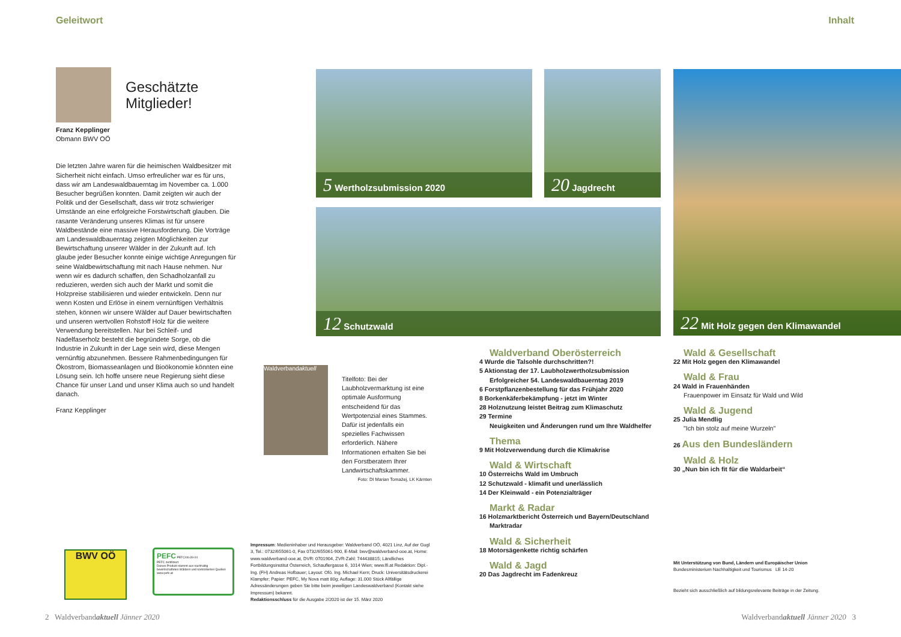Geleitwort Inhalt
Geschätzte
Mitglieder!
Franz Kepplinger
Obmann BWV OÖ
Die letzten Jahre waren für die heimischen Waldbesitzer mit Sicherheit nicht einfach. Umso erfreulicher war es für uns, dass wir am Landeswaldbauerntag im November ca. 1.000 Besucher begrüßen konnten. Damit zeigten wir auch der Politik und der Gesellschaft, dass wir trotz schwieriger Umstände an eine erfolgreiche Forstwirtschaft glauben. Die rasante Veränderung unseres Klimas ist für unsere Waldbestände eine massive Herausforderung. Die Vorträge am Landeswaldbauerntag zeigten Möglichkeiten zur Bewirtschaftung unserer Wälder in der Zukunft auf. Ich glaube jeder Besucher konnte einige wichtige Anregungen für seine Waldbewirtschaftung mit nach Hause nehmen. Nur wenn wir es dadurch schaffen, den Schadholzanfall zu reduzieren, werden sich auch der Markt und somit die Holzpreise stabilisieren und wieder entwickeln. Denn nur wenn Kosten und Erlöse in einem vernünftigen Verhältnis stehen, können wir unsere Wälder auf Dauer bewirtschaften und unseren wertvollen Rohstoff Holz für die weitere Verwendung bereitstellen. Nur bei Schleif- und Nadelfaserholz besteht die begründete Sorge, ob die Industrie in Zukunft in der Lage sein wird, diese Mengen vernünftig abzunehmen. Bessere Rahmenbedingungen für Ökostrom, Biomasseanlagen und Bioökonomie könnten eine Lösung sein. Ich hoffe unsere neue Regierung sieht diese Chance für unser Land und unser Klima auch so und handelt danach.
Franz Kepplinger
5 Wertholzsubmission 2020 20 Jagdrecht
12 Schutzwald
22 Mit Holz gegen den Klimawandel
Waldverbandaktuell
Titelfoto: Bei der Laubholzvermarktung ist eine optimale Ausformung entscheidend für das Wertpotenzial eines Stammes. Dafür ist jedenfalls ein spezielles Fachwissen erforderlich. Nähere Informationen erhalten Sie bei den Forstberatern Ihrer Landwirtschaftskammer.
Foto: DI Marian Tomažej, LK Kärnten
BWV OÖ
PEFC PEFC/06-39-04
PEFC zertifiziert
Dieses Produkt stammt aus nachhaltig bewirtschafteten Wäldern und kontrollierten Quellen
www.pefc.at
Impressum: Medieninhaber und Herausgeber: Waldverband OÖ, 4021 Linz, Auf der Gugl 3, Tel.: 0732/655061-0, Fax 0732/655061-900, E-Mail: bwv@waldverband-ooe.at, Home: www.waldverband-ooe.at, DVR: 0701904, ZVR-Zahl: 744438815; Ländliches Fortbildungsinstitut Österreich, Schauflergasse 6, 1014 Wien; www.lfi.at Redaktion: Dipl.- Ing. (FH) Andreas Hofbauer; Layout: Ofö. Ing. Michael Kern; Druck: Universitätsdruckerei Klampfer; Papier: PEFC, My Nova matt 80g; Auflage: 31.000 Stück Allfällige Adressänderungen geben Sie bitte beim jeweiligen Landeswaldverband (Kontakt siehe Impressum) bekannt.
Redaktionsschluss für die Ausgabe 2/2020 ist der 15. März 2020
Waldverband Oberösterreich
4 Wurde die Talsohle durchschritten?!
5 Aktionstag der 17. Laubholzwertholzsubmission
Erfolgreicher 54. Landeswaldbauerntag 2019
6 Forstpflanzenbestellung für das Frühjahr 2020
8 Borkenkäferbekämpfung - jetzt im Winter
28 Holznutzung leistet Beitrag zum Klimaschutz
29 Termine
Neuigkeiten und Änderungen rund um Ihre Waldhelfer
Thema
9 Mit Holzverwendung durch die Klimakrise
Wald & Wirtschaft
10 Österreichs Wald im Umbruch
12 Schutzwald - klimafit und unerlässlich
14 Der Kleinwald - ein Potenzialträger
Markt & Radar
16 Holzmarktbericht Österreich und Bayern/Deutschland
Marktradar
Wald & Sicherheit
18 Motorsägenkette richtig schärfen
Wald & Jagd
20 Das Jagdrecht im Fadenkreuz
Wald & Gesellschaft
22 Mit Holz gegen den Klimawandel
Wald & Frau
24 Wald in Frauenhänden
Frauenpower im Einsatz für Wald und Wild
Wald & Jugend
25 Julia Mendlig
"Ich bin stolz auf meine Wurzeln"
26 Aus den Bundesländern
Wald & Holz
30 „Nun bin ich fit für die Waldarbeit“
Mit Unterstützung von Bund, Ländern und Europäischer Union
Bundesministerium Nachhaltigkeit und Tourismus LE 14-20
Bezieht sich ausschließlich auf bildungsrelevante Beiträge in der Zeitung.
2 Waldverbandaktuell Jänner 2020
Waldverbandaktuell Jänner 2020 3